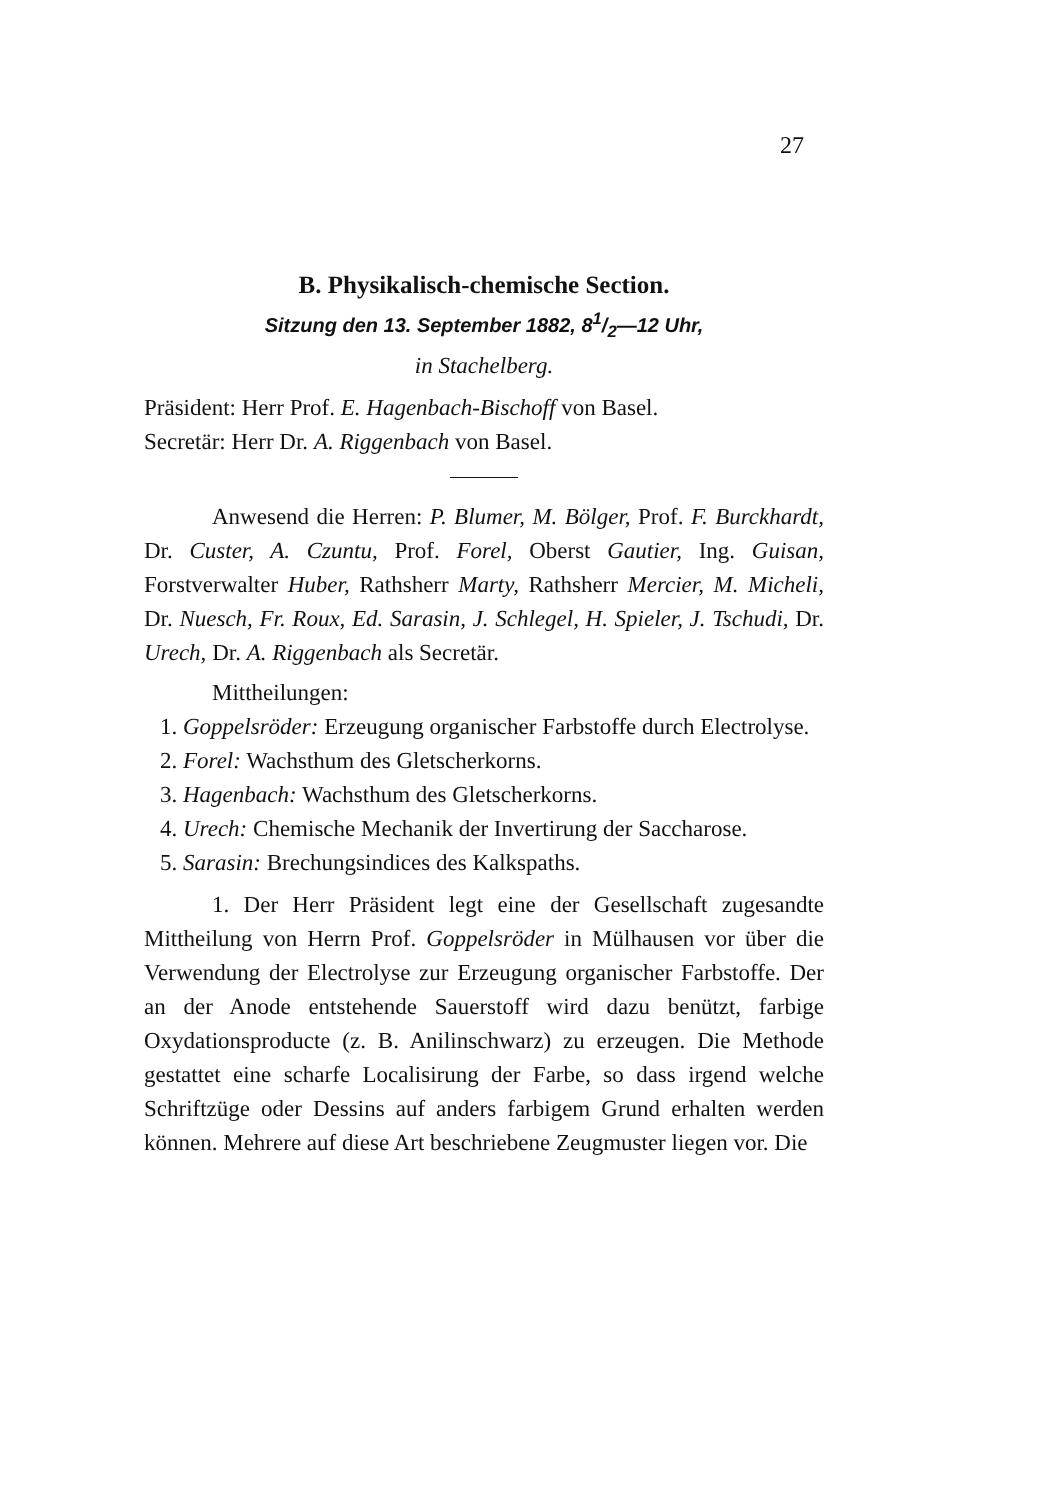27
B. Physikalisch-chemische Section.
Sitzung den 13. September 1882, 81/2—12 Uhr,
in Stachelberg.
Präsident: Herr Prof. E. Hagenbach-Bischoff von Basel.
Secretär: Herr Dr. A. Riggenbach von Basel.
Anwesend die Herren: P. Blumer, M. Bölger, Prof. F. Burckhardt, Dr. Custer, A. Czuntu, Prof. Forel, Oberst Gautier, Ing. Guisan, Forstverwalter Huber, Rathsherr Marty, Rathsherr Mercier, M. Micheli, Dr. Nuesch, Fr. Roux, Ed. Sarasin, J. Schlegel, H. Spieler, J. Tschudi, Dr. Urech, Dr. A. Riggenbach als Secretär.
Mittheilungen:
1. Goppelsröder: Erzeugung organischer Farbstoffe durch Electrolyse.
2. Forel: Wachsthum des Gletscherkorns.
3. Hagenbach: Wachsthum des Gletscherkorns.
4. Urech: Chemische Mechanik der Invertirung der Saccharose.
5. Sarasin: Brechungsindices des Kalkspaths.
1. Der Herr Präsident legt eine der Gesellschaft zugesandte Mittheilung von Herrn Prof. Goppelsröder in Mülhausen vor über die Verwendung der Electrolyse zur Erzeugung organischer Farbstoffe. Der an der Anode entstehende Sauerstoff wird dazu benützt, farbige Oxydationsproducte (z. B. Anilinschwarz) zu erzeugen. Die Methode gestattet eine scharfe Localisirung der Farbe, so dass irgend welche Schriftzüge oder Dessins auf anders farbigem Grund erhalten werden können. Mehrere auf diese Art beschriebene Zeugmuster liegen vor. Die